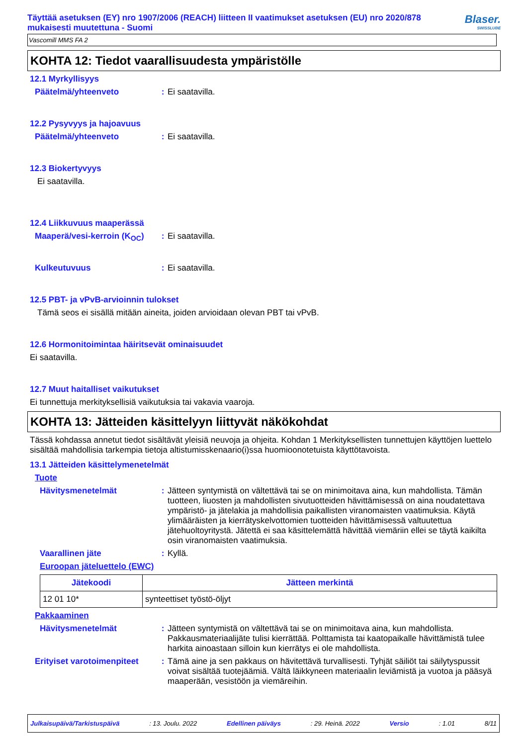Täyttää asetuksen (EY) nro 1907/2006 (REACH) liitteen II vaatimukset asetuksen (EU) nro 2020/878 mukaisesti muutettuna - Suomi
Blaser.
SWISSLUBE
Vascomill MMS FA 2
KOHTA 12: Tiedot vaarallisuudesta ympäristölle
12.1 Myrkyllisyys
Päätelmä/yhteenveto : Ei saatavilla.
12.2 Pysyvyys ja hajoavuus
Päätelmä/yhteenveto : Ei saatavilla.
12.3 Biokertyvyys
Ei saatavilla.
12.4 Liikkuvuus maaperässä
Maaperä/vesi-kerroin (K<sub>OC</sub>)
: Ei saatavilla.
Kulkeutuvuus : Ei saatavilla.
12.5 PBT- ja vPvB-arvioinnin tulokset
Tämä seos ei sisällä mitään aineita, joiden arvioidaan olevan PBT tai vPvB.
12.6 Hormonitoimintaa häiritsevät ominaisuudet
Ei saatavilla.
12.7 Muut haitalliset vaikutukset
Ei tunnettuja merkityksellisiä vaikutuksia tai vakavia vaaroja.
KOHTA 13: Jätteiden käsittelyyn liittyvät näkökohdat
Tässä kohdassa annetut tiedot sisältävät yleisiä neuvoja ja ohjeita. Kohdan 1 Merkityksellisten tunnettujen käyttöjen luettelo sisältää mahdollisia tarkempia tietoja altistumisskenaario(i)ssa huomioonotetuista käyttötavoista.
13.1 Jätteiden käsittelymenetelmät
Tuote
Hävitysmenetelmät : Jätteen syntymistä on vältettävä tai se on minimoitava aina, kun mahdollista. Tämän tuotteen, liuosten ja mahdollisten sivutuotteiden hävittämisessä on aina noudatettava ympäristö- ja jätelakia ja mahdollisia paikallisten viranomaisten vaatimuksia. Käytä ylimääräisten ja kierrätyskelvottomien tuotteiden hävittämisessä valtuutettua jätehuoltoyritystä. Jätettä ei saa käsittelemättä hävittää viemäriin ellei se täytä kaikilta osin viranomaisten vaatimuksia.
Vaarallinen jäte : Kyllä.
Euroopan jäteluettelo (EWC)
| Jätekoodi | Jätteen merkintä |
| --- | --- |
| 12 01 10* | synteettiset työstö-öljyt |
Pakkaaminen
Hävitysmenetelmät : Jätteen syntymistä on vältettävä tai se on minimoitava aina, kun mahdollista. Pakkausmateriaalijäte tulisi kierrättää. Polttamista tai kaatopaikalle hävittämistä tulee harkita ainoastaan silloin kun kierrätys ei ole mahdollista.
Erityiset varotoimenpiteet
: Tämä aine ja sen pakkaus on hävitettävä turvallisesti. Tyhjät säiliöt tai säilytyspussit voivat sisältää tuotejäämiä. Vältä läikkyneen materiaalin leviämistä ja vuotoa ja pääsyä maaperään, vesistöön ja viemäreihin.
Julkaisupäivä/Tarkistuspäivä : 13. Joulu. 2022 Edellinen päiväys : 29. Heinä. 2022 Versio : 1.01 8/11